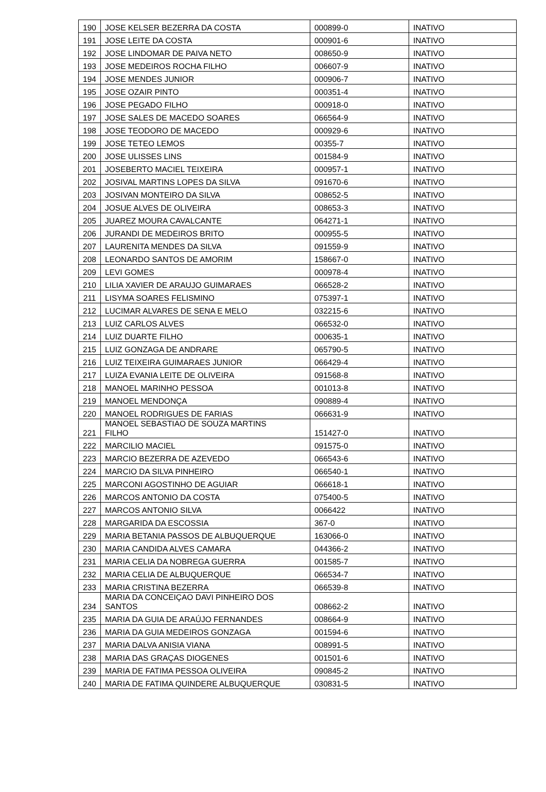| 190 | JOSE KELSER BEZERRA DA COSTA | 000899-0 | INATIVO |
| 191 | JOSE LEITE DA COSTA | 000901-6 | INATIVO |
| 192 | JOSE LINDOMAR DE PAIVA NETO | 008650-9 | INATIVO |
| 193 | JOSE MEDEIROS ROCHA FILHO | 006607-9 | INATIVO |
| 194 | JOSE MENDES JUNIOR | 000906-7 | INATIVO |
| 195 | JOSE OZAIR PINTO | 000351-4 | INATIVO |
| 196 | JOSE PEGADO FILHO | 000918-0 | INATIVO |
| 197 | JOSE SALES DE MACEDO SOARES | 066564-9 | INATIVO |
| 198 | JOSE TEODORO DE MACEDO | 000929-6 | INATIVO |
| 199 | JOSE TETEO LEMOS | 00355-7 | INATIVO |
| 200 | JOSE ULISSES LINS | 001584-9 | INATIVO |
| 201 | JOSEBERTO MACIEL TEIXEIRA | 000957-1 | INATIVO |
| 202 | JOSIVAL MARTINS LOPES DA SILVA | 091670-6 | INATIVO |
| 203 | JOSIVAN MONTEIRO DA SILVA | 008652-5 | INATIVO |
| 204 | JOSUE ALVES DE OLIVEIRA | 008653-3 | INATIVO |
| 205 | JUAREZ MOURA CAVALCANTE | 064271-1 | INATIVO |
| 206 | JURANDI DE MEDEIROS BRITO | 000955-5 | INATIVO |
| 207 | LAURENITA MENDES DA SILVA | 091559-9 | INATIVO |
| 208 | LEONARDO SANTOS DE AMORIM | 158667-0 | INATIVO |
| 209 | LEVI GOMES | 000978-4 | INATIVO |
| 210 | LILIA XAVIER DE ARAUJO GUIMARAES | 066528-2 | INATIVO |
| 211 | LISYMA SOARES FELISMINO | 075397-1 | INATIVO |
| 212 | LUCIMAR ALVARES DE SENA E MELO | 032215-6 | INATIVO |
| 213 | LUIZ CARLOS ALVES | 066532-0 | INATIVO |
| 214 | LUIZ DUARTE FILHO | 000635-1 | INATIVO |
| 215 | LUIZ GONZAGA DE ANDRARE | 065790-5 | INATIVO |
| 216 | LUIZ TEIXEIRA GUIMARAES JUNIOR | 066429-4 | INATIVO |
| 217 | LUIZA EVANIA LEITE DE OLIVEIRA | 091568-8 | INATIVO |
| 218 | MANOEL MARINHO PESSOA | 001013-8 | INATIVO |
| 219 | MANOEL MENDONÇA | 090889-4 | INATIVO |
| 220 | MANOEL RODRIGUES DE FARIAS | 066631-9 | INATIVO |
| 221 | MANOEL SEBASTIAO DE SOUZA MARTINS FILHO | 151427-0 | INATIVO |
| 222 | MARCILIO MACIEL | 091575-0 | INATIVO |
| 223 | MARCIO BEZERRA DE AZEVEDO | 066543-6 | INATIVO |
| 224 | MARCIO DA SILVA PINHEIRO | 066540-1 | INATIVO |
| 225 | MARCONI AGOSTINHO DE AGUIAR | 066618-1 | INATIVO |
| 226 | MARCOS ANTONIO DA COSTA | 075400-5 | INATIVO |
| 227 | MARCOS ANTONIO SILVA | 0066422 | INATIVO |
| 228 | MARGARIDA DA ESCOSSIA | 367-0 | INATIVO |
| 229 | MARIA BETANIA PASSOS DE ALBUQUERQUE | 163066-0 | INATIVO |
| 230 | MARIA CANDIDA ALVES CAMARA | 044366-2 | INATIVO |
| 231 | MARIA CELIA DA NOBREGA GUERRA | 001585-7 | INATIVO |
| 232 | MARIA CELIA DE ALBUQUERQUE | 066534-7 | INATIVO |
| 233 | MARIA CRISTINA BEZERRA | 066539-8 | INATIVO |
| 234 | MARIA DA CONCEIÇAO DAVI PINHEIRO DOS SANTOS | 008662-2 | INATIVO |
| 235 | MARIA DA GUIA DE ARAÚJO FERNANDES | 008664-9 | INATIVO |
| 236 | MARIA DA GUIA MEDEIROS GONZAGA | 001594-6 | INATIVO |
| 237 | MARIA DALVA ANISIA VIANA | 008991-5 | INATIVO |
| 238 | MARIA DAS GRAÇAS DIOGENES | 001501-6 | INATIVO |
| 239 | MARIA DE FATIMA PESSOA OLIVEIRA | 090845-2 | INATIVO |
| 240 | MARIA DE FATIMA QUINDERE ALBUQUERQUE | 030831-5 | INATIVO |